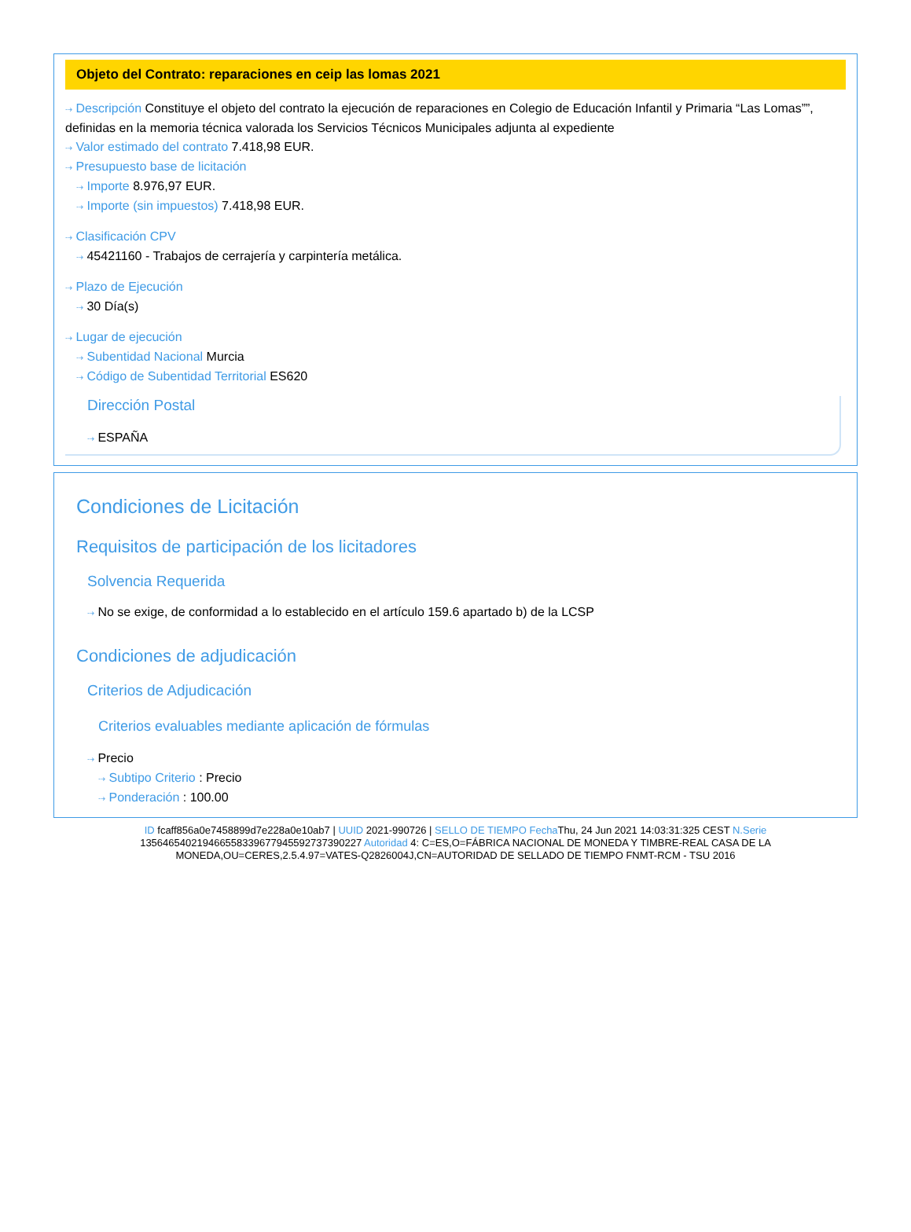Objeto del Contrato: reparaciones en ceip las lomas 2021
⇢ Descripción Constituye el objeto del contrato la ejecución de reparaciones en Colegio de Educación Infantil y Primaria “Las Lomas””, definidas en la memoria técnica valorada los Servicios Técnicos Municipales adjunta al expediente
⇢ Valor estimado del contrato 7.418,98 EUR.
⇢ Presupuesto base de licitación
⇢ Importe 8.976,97 EUR.
⇢ Importe (sin impuestos) 7.418,98 EUR.
⇢ Clasificación CPV
⇢ 45421160 - Trabajos de cerrajería y carpintería metálica.
⇢ Plazo de Ejecución
⇢ 30 Día(s)
⇢ Lugar de ejecución
⇢ Subentidad Nacional Murcia
⇢ Código de Subentidad Territorial ES620
Dirección Postal
⇢ ESPAÑA
Condiciones de Licitación
Requisitos de participación de los licitadores
Solvencia Requerida
⇢ No se exige, de conformidad a lo establecido en el artículo 159.6 apartado b) de la LCSP
Condiciones de adjudicación
Criterios de Adjudicación
Criterios evaluables mediante aplicación de fórmulas
⇢ Precio
⇢ Subtipo Criterio : Precio
⇢ Ponderación : 100.00
ID fcaff856a0e7458899d7e228a0e10ab7 | UUID 2021-990726 | SELLO DE TIEMPO Fecha Thu, 24 Jun 2021 14:03:31:325 CEST N.Serie 135646540219466558339677945592737390227 Autoridad 4: C=ES,O=FÁBRICA NACIONAL DE MONEDA Y TIMBRE-REAL CASA DE LA MONEDA,OU=CERES,2.5.4.97=VATES-Q2826004J,CN=AUTORIDAD DE SELLADO DE TIEMPO FNMT-RCM - TSU 2016